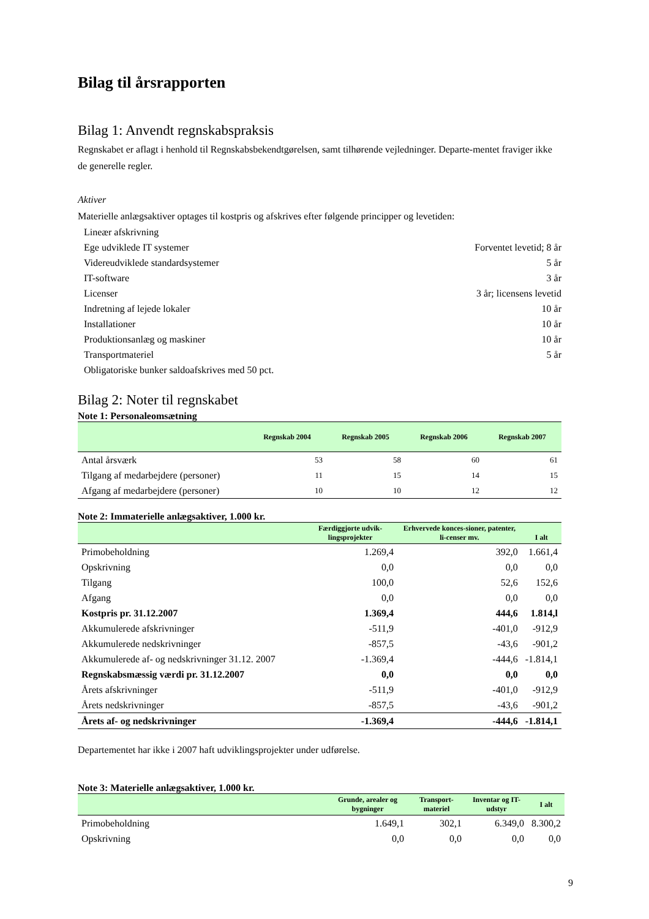Bilag til årsrapporten
Bilag 1: Anvendt regnskabspraksis
Regnskabet er aflagt i henhold til Regnskabsbekendtgørelsen, samt tilhørende vejledninger. Departe-mentet fraviger ikke de generelle regler.
Aktiver
Materielle anlægsaktiver optages til kostpris og afskrives efter følgende principper og levetiden:
| Lineær afskrivning | |
| Ege udviklede IT systemer | Forventet levetid; 8 år |
| Videreudviklede standardsystemer | 5 år |
| IT-software | 3 år |
| Licenser | 3 år; licensens levetid |
| Indretning af lejede lokaler | 10 år |
| Installationer | 10 år |
| Produktionsanlæg og maskiner | 10 år |
| Transportmateriel | 5 år |
| Obligatoriske bunker saldoafskrives med 50 pct. | |
Bilag 2: Noter til regnskabet
Note 1: Personaleomsætning
| | Regnskab 2004 | Regnskab 2005 | Regnskab 2006 | Regnskab 2007 |
| --- | --- | --- | --- | --- |
| Antal årsværk | 53 | 58 | 60 | 61 |
| Tilgang af medarbejdere (personer) | 11 | 15 | 14 | 15 |
| Afgang af medarbejdere (personer) | 10 | 10 | 12 | 12 |
Note 2: Immaterielle anlægsaktiver, 1.000 kr.
| | Færdiggjorte udvik-lingsprojekter | Erhvervede konces-sioner, patenter, li-censer mv. | I alt |
| --- | --- | --- | --- |
| Primobeholdning | 1.269,4 | 392,0 | 1.661,4 |
| Opskrivning | 0,0 | 0,0 | 0,0 |
| Tilgang | 100,0 | 52,6 | 152,6 |
| Afgang | 0,0 | 0,0 | 0,0 |
| Kostpris pr. 31.12.2007 | 1.369,4 | 444,6 | 1.814,l |
| Akkumulerede afskrivninger | -511,9 | -401,0 | -912,9 |
| Akkumulerede nedskrivninger | -857,5 | -43,6 | -901,2 |
| Akkumulerede af- og nedskrivninger 31.12. 2007 | -1.369,4 | -444,6 | -1.814,1 |
| Regnskabsmæssig værdi pr. 31.12.2007 | 0,0 | 0,0 | 0,0 |
| Årets afskrivninger | -511,9 | -401,0 | -912,9 |
| Årets nedskrivninger | -857,5 | -43,6 | -901,2 |
| Årets af- og nedskrivninger | -1.369,4 | -444,6 | -1.814,1 |
Departementet har ikke i 2007 haft udviklingsprojekter under udførelse.
Note 3: Materielle anlægsaktiver, 1.000 kr.
| | Grunde, arealer og bygninger | Transport-materiel | Inventar og IT-udstyr | I alt |
| --- | --- | --- | --- | --- |
| Primobeholdning | 1.649,1 | 302,1 | 6.349,0 | 8.300,2 |
| Opskrivning | 0,0 | 0,0 | 0,0 | 0,0 |
9